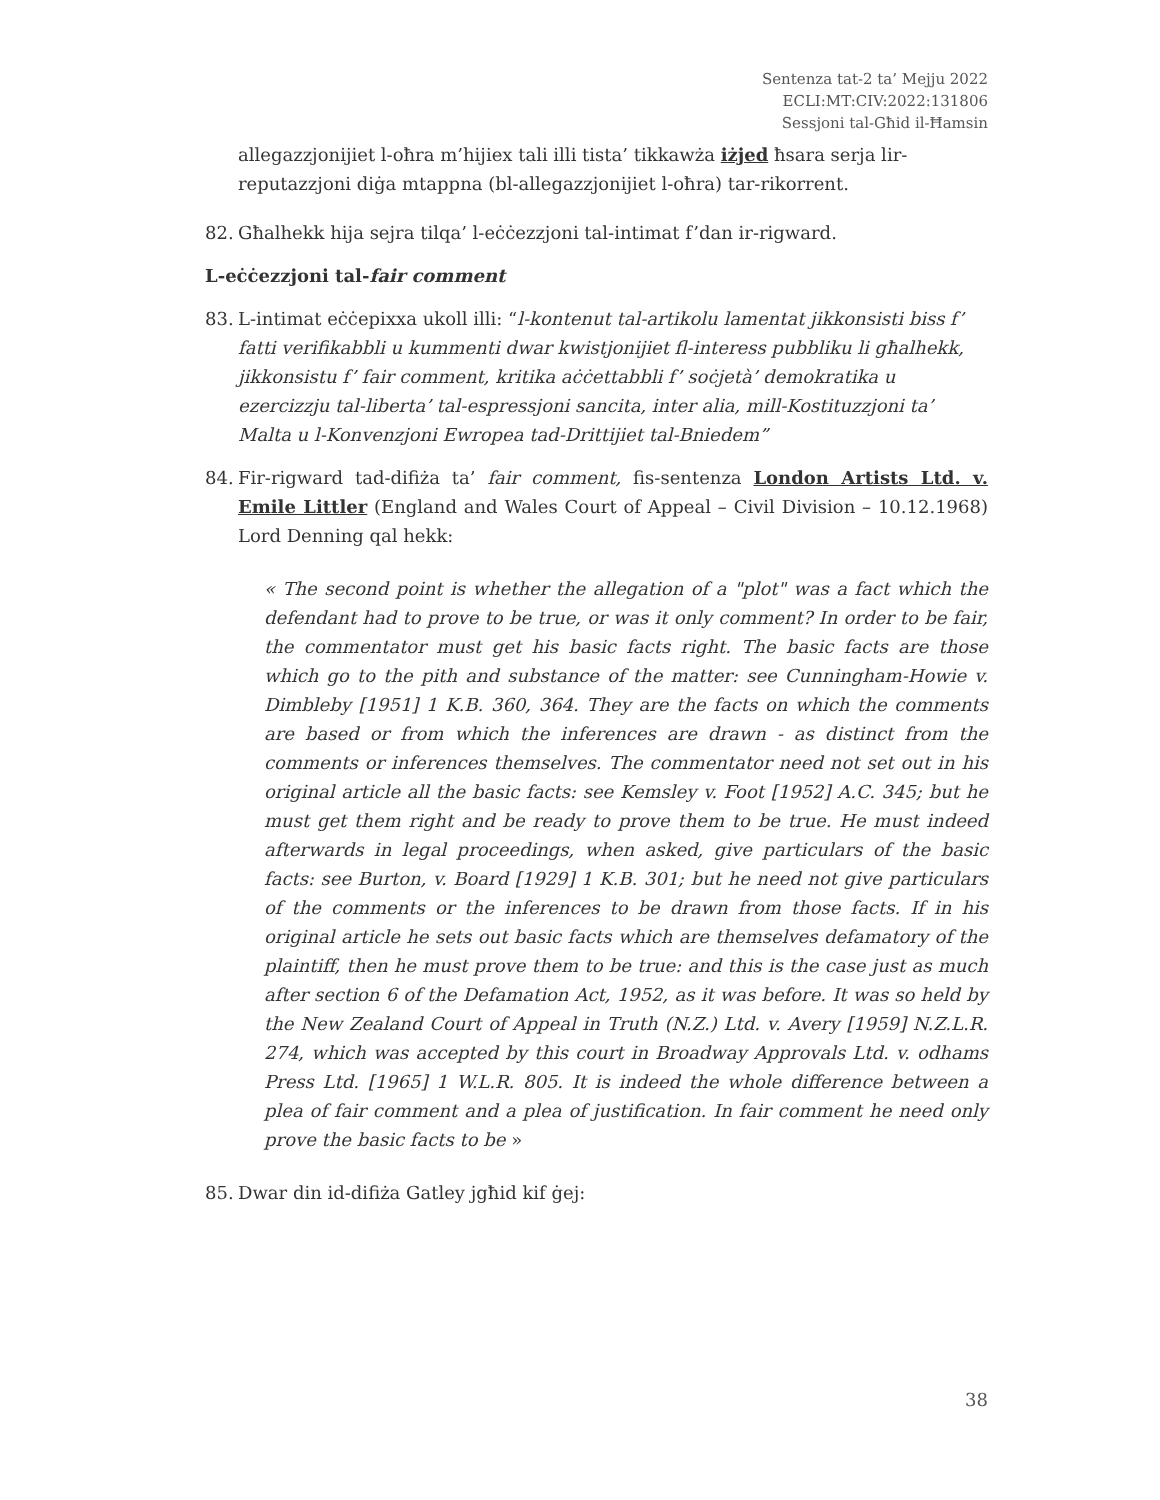Sentenza tat-2 ta’ Mejju 2022
ECLI:MT:CIV:2022:131806
Sessjoni tal-Għid il-Ħamsin
allegazzjonijiet l-oħra m’hijiex tali illi tista’ tikkawża iżjed ħsara serja lir-reputazzjoni diġa mtappna (bl-allegazzjonijiet l-oħra) tar-rikorrent.
82. Għalhekk hija sejra tilqa’ l-eċċezzjoni tal-intimat f’dan ir-rigward.
L-eċċezzjoni tal-fair comment
83. L-intimat eċċepixxa ukoll illi: “l-kontenut tal-artikolu lamentat jikkonsisti biss f’ fatti verifikabbli u kummenti dwar kwistjonijiet fl-interess pubbliku li għalhekk, jikkonsistu f’ fair comment, kritika aċċettabbli f’ soċjetà’ demokratika u ezercizzju tal-liberta’ tal-espressjoni sancita, inter alia, mill-Kostituzzjoni ta’ Malta u l-Konvenzjoni Ewropea tad-Drittijiet tal-Bniedem”
84. Fir-rigward tad-difiża ta’ fair comment, fis-sentenza London Artists Ltd. v. Emile Littler (England and Wales Court of Appeal – Civil Division – 10.12.1968) Lord Denning qal hekk:
« The second point is whether the allegation of a "plot" was a fact which the defendant had to prove to be true, or was it only comment? In order to be fair, the commentator must get his basic facts right. The basic facts are those which go to the pith and substance of the matter: see Cunningham-Howie v. Dimbleby [1951] 1 K.B. 360, 364. They are the facts on which the comments are based or from which the inferences are drawn - as distinct from the comments or inferences themselves. The commentator need not set out in his original article all the basic facts: see Kemsley v. Foot [1952] A.C. 345; but he must get them right and be ready to prove them to be true. He must indeed afterwards in legal proceedings, when asked, give particulars of the basic facts: see Burton, v. Board [1929] 1 K.B. 301; but he need not give particulars of the comments or the inferences to be drawn from those facts. If in his original article he sets out basic facts which are themselves defamatory of the plaintiff, then he must prove them to be true: and this is the case just as much after section 6 of the Defamation Act, 1952, as it was before. It was so held by the New Zealand Court of Appeal in Truth (N.Z.) Ltd. v. Avery [1959] N.Z.L.R. 274, which was accepted by this court in Broadway Approvals Ltd. v. odhams Press Ltd. [1965] 1 W.L.R. 805. It is indeed the whole difference between a plea of fair comment and a plea of justification. In fair comment he need only prove the basic facts to be »
85. Dwar din id-difiża Gatley jgħid kif ġej:
38